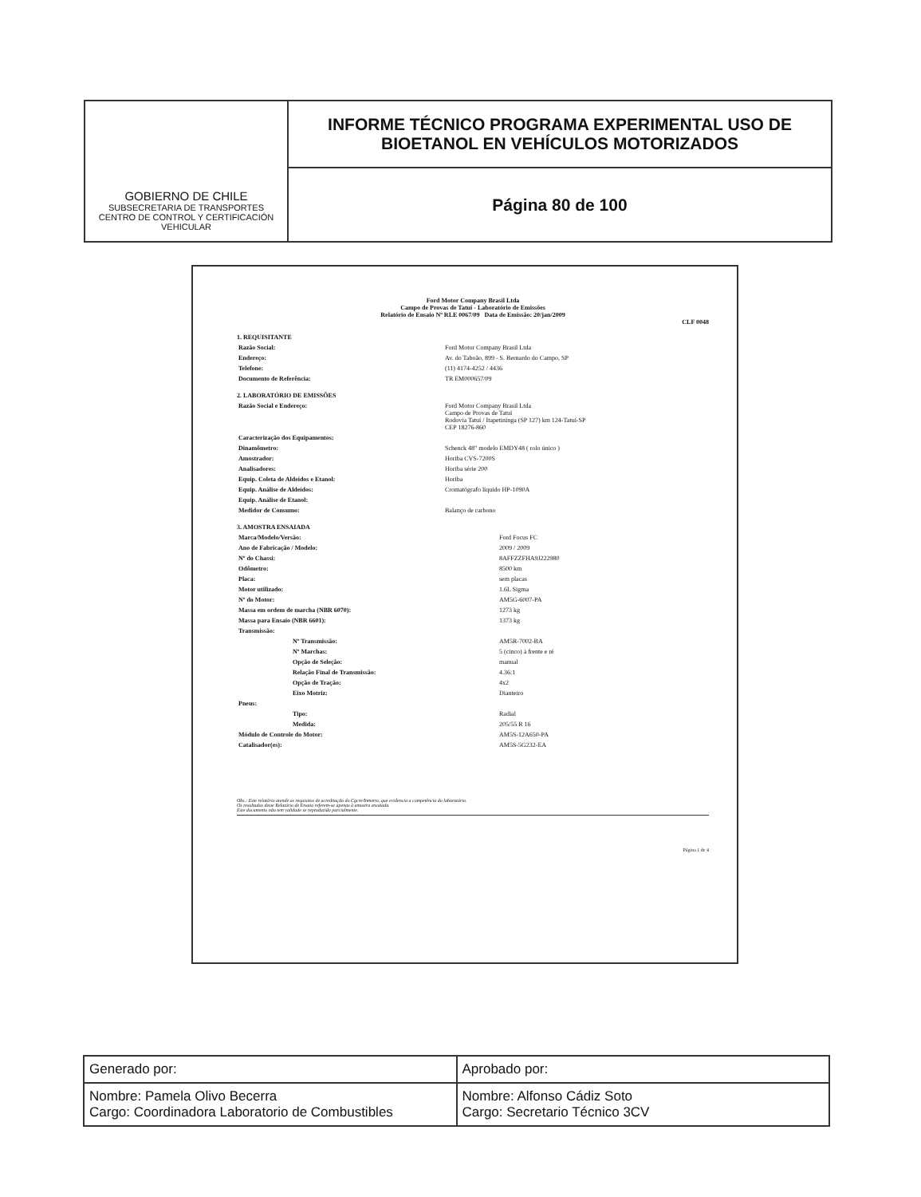GOBIERNO DE CHILE
SUBSECRETARIA DE TRANSPORTES
CENTRO DE CONTROL Y CERTIFICACIÓN VEHICULAR
INFORME TÉCNICO PROGRAMA EXPERIMENTAL USO DE
BIOETANOL EN VEHÍCULOS MOTORIZADOS
Página 80 de 100
Ford Motor Company Brasil Ltda
Campo de Provas de Tatuí - Laboratório de Emissões
Relatório de Ensaio Nº RLE 0067/09 Data de Emissão: 20/jan/2009
CLF 0048
1. REQUISITANTE
| Razão Social: | Ford Motor Company Brasil Ltda |
| Endereço: | Av. do Taboão, 899 - S. Bernardo do Campo, SP |
| Telefone: | (11) 4174-4252 / 4436 |
| Documento de Referência: | TR EM000657/09 |
2. LABORATÓRIO DE EMISSÕES
| Razão Social e Endereço: | Ford Motor Company Brasil Ltda Campo de Provas de Tatuí Rodovia Tatuí / Itapetininga (SP 127) km 124-Tatuí-SP CEP 18276-860 |
| Caracterização dos Equipamentos: | |
| Dinamômetro: | Schenck 48" modelo EMDY48 ( rolo único ) |
| Amostrador: | Horiba CVS-7200S |
| Analisadores: | Horiba série 200 |
| Equip. Coleta de Aldeídos e Etanol: | Horiba |
| Equip. Análise de Aldeídos: | Cromatógrafo líquido HP-1090A |
| Equip. Análise de Etanol: | |
| Medidor de Consumo: | Balanço de carbono |
3. AMOSTRA ENSAIADA
| Marca/Modelo/Versão: | Ford Focus FC |
| Ano de Fabricação / Modelo: | 2009 / 2009 |
| Nº do Chassi: | 8AFFZZFHA9J222980 |
| Odômetro: | 8500 km |
| Placa: | sem placas |
| Motor utilizado: | 1.6L Sigma |
| Nº do Motor: | AM5G-6007-PA |
| Massa em ordem de marcha (NBR 6070): | 1273 kg |
| Massa para Ensaio (NBR 6601): | 1373 kg |
| Transmissão: | |
| Nº Transmissão: | AM5R-7002-BA |
| Nº Marchas: | 5 (cinco) à frente e ré |
| Opção de Seleção: | manual |
| Relação Final de Transmissão: | 4.36:1 |
| Opção de Tração: | 4x2 |
| Eixo Motriz: | Dianteiro |
| Pneus: | |
| Tipo: | Radial |
| Medida: | 205/55 R 16 |
| Módulo de Controle do Motor: | AM5S-12A650-PA |
| Catalisador(es): | AM5S-5G232-EA |
Obs.: Este relatório atende os requisitos de acreditação do Cgcre/Inmetro, que evidencia a competência do laboratório.
Os resultados deste Relatório de Ensaio referem-se apenas à amostra ensaiada.
Este documento não tem validade se reproduzido parcialmente.
Página 1 de 4
| Generado por: | Aprobado por: |
| Nombre: Pamela Olivo Becerra Cargo: Coordinadora Laboratorio de Combustibles | Nombre: Alfonso Cádiz Soto Cargo: Secretario Técnico 3CV |